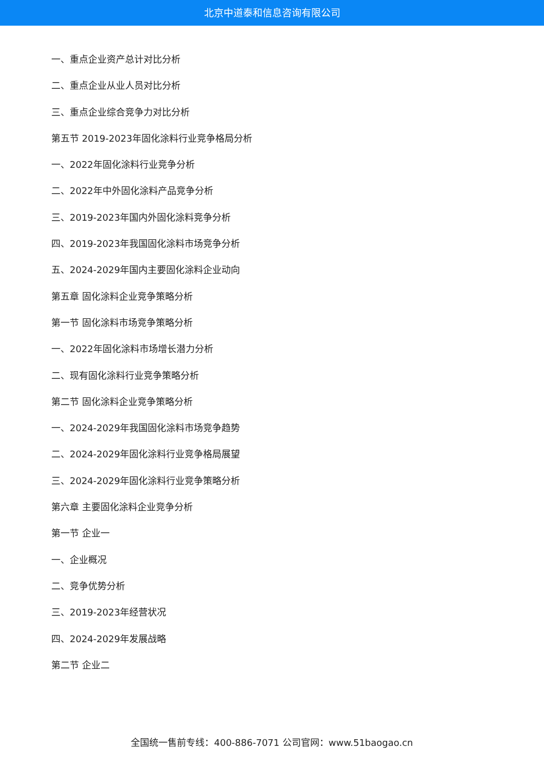北京中道泰和信息咨询有限公司
一、重点企业资产总计对比分析
二、重点企业从业人员对比分析
三、重点企业综合竞争力对比分析
第五节 2019-2023年固化涂料行业竞争格局分析
一、2022年固化涂料行业竞争分析
二、2022年中外固化涂料产品竞争分析
三、2019-2023年国内外固化涂料竞争分析
四、2019-2023年我国固化涂料市场竞争分析
五、2024-2029年国内主要固化涂料企业动向
第五章 固化涂料企业竞争策略分析
第一节 固化涂料市场竞争策略分析
一、2022年固化涂料市场增长潜力分析
二、现有固化涂料行业竞争策略分析
第二节 固化涂料企业竞争策略分析
一、2024-2029年我国固化涂料市场竞争趋势
二、2024-2029年固化涂料行业竞争格局展望
三、2024-2029年固化涂料行业竞争策略分析
第六章 主要固化涂料企业竞争分析
第一节 企业一
一、企业概况
二、竞争优势分析
三、2019-2023年经营状况
四、2024-2029年发展战略
第二节 企业二
全国统一售前专线：400-886-7071 公司官网：www.51baogao.cn